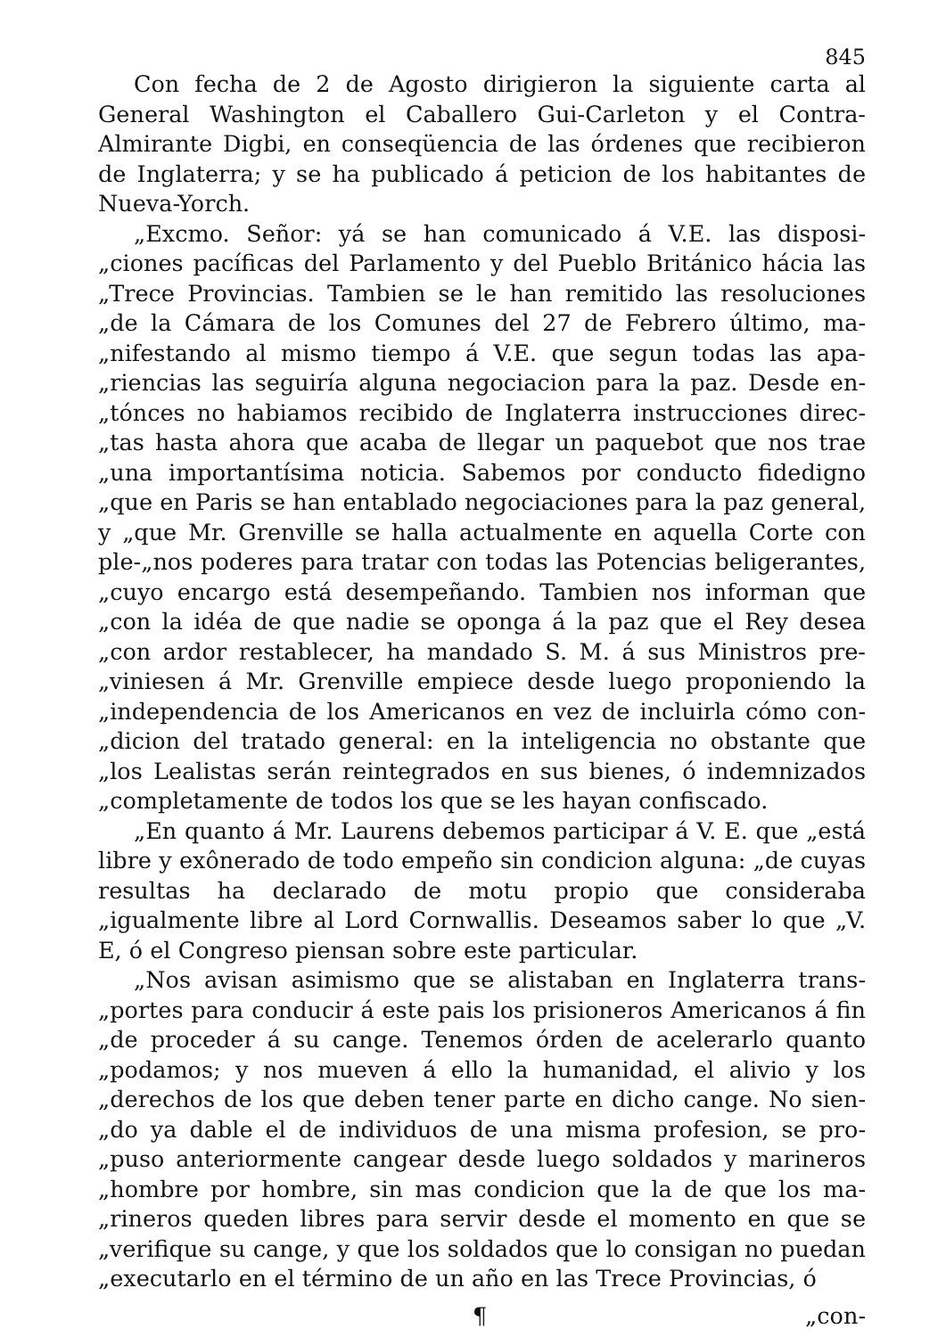845
Con fecha de 2 de Agosto dirigieron la siguiente carta al General Washington el Caballero Gui-Carleton y el Contra-Almirante Digbi, en conseqüencia de las órdenes que recibieron de Inglaterra; y se ha publicado á peticion de los habitantes de Nueva-Yorch.
„Excmo. Señor: yá se han comunicado á V.E. las disposi-„ciones pacíficas del Parlamento y del Pueblo Británico hácia las „Trece Provincias. Tambien se le han remitido las resoluciones „de la Cámara de los Comunes del 27 de Febrero último, ma-„nifestando al mismo tiempo á V.E. que segun todas las apa-„riencias las seguiría alguna negociacion para la paz. Desde en-„tónces no habiamos recibido de Inglaterra instrucciones direc-„tas hasta ahora que acaba de llegar un paquebot que nos trae „una importantísima noticia. Sabemos por conducto fidedigno „que en Paris se han entablado negociaciones para la paz general, y „que Mr. Grenville se halla actualmente en aquella Corte con ple-„nos poderes para tratar con todas las Potencias beligerantes, „cuyo encargo está desempeñando. Tambien nos informan que „con la idéa de que nadie se oponga á la paz que el Rey desea „con ardor restablecer, ha mandado S. M. á sus Ministros pre-„viniesen á Mr. Grenville empiece desde luego proponiendo la „independencia de los Americanos en vez de incluirla cómo con-„dicion del tratado general: en la inteligencia no obstante que „los Lealistas serán reintegrados en sus bienes, ó indemnizados „completamente de todos los que se les hayan confiscado.
„En quanto á Mr. Laurens debemos participar á V. E. que „está libre y exônerado de todo empeño sin condicion alguna: „de cuyas resultas ha declarado de motu propio que consideraba „igualmente libre al Lord Cornwallis. Deseamos saber lo que „V. E, ó el Congreso piensan sobre este particular.
„Nos avisan asimismo que se alistaban en Inglaterra trans-„portes para conducir á este pais los prisioneros Americanos á fin „de proceder á su cange. Tenemos órden de acelerarlo quanto „podamos; y nos mueven á ello la humanidad, el alivio y los „derechos de los que deben tener parte en dicho cange. No sien-„do ya dable el de individuos de una misma profesion, se pro-„puso anteriormente cangear desde luego soldados y marineros „hombre por hombre, sin mas condicion que la de que los ma-„rineros queden libres para servir desde el momento en que se „verifique su cange, y que los soldados que lo consigan no puedan „executarlo en el término de un año en las Trece Provincias, ó
¶ „con-